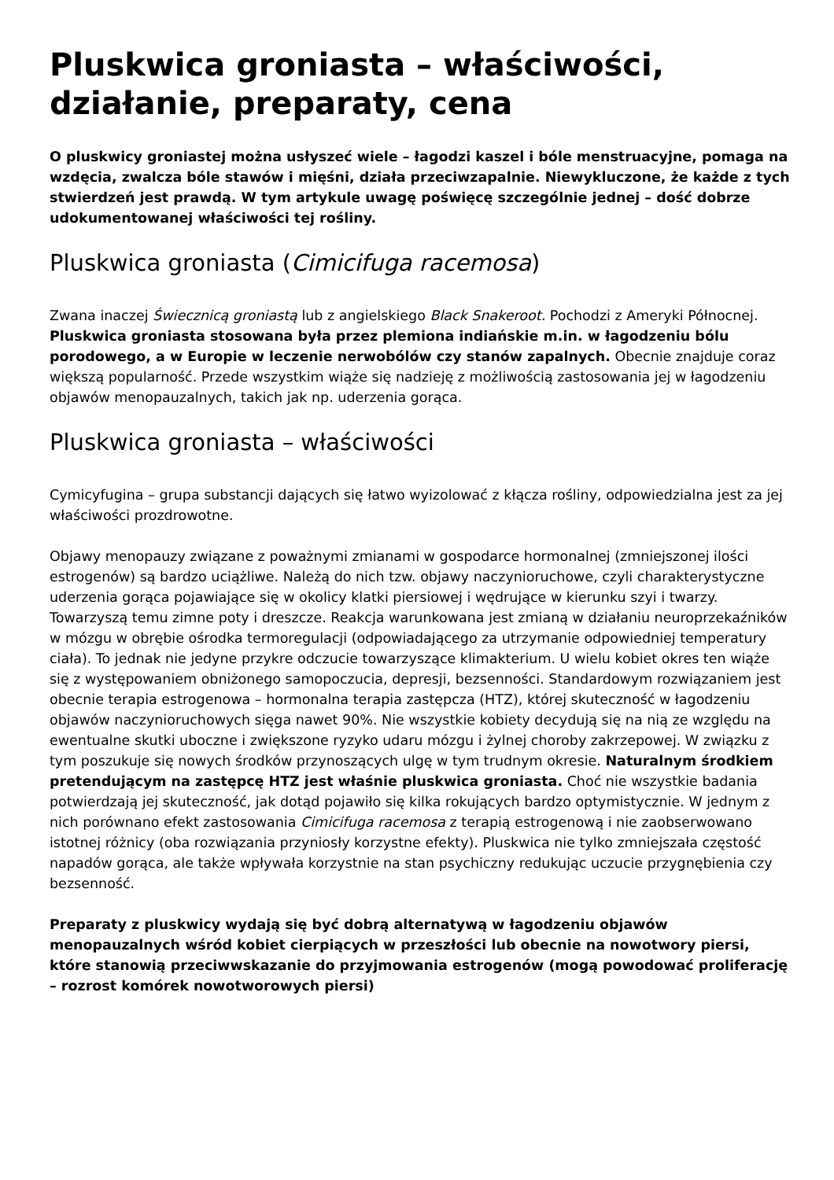Pluskwica groniasta – właściwości, działanie, preparaty, cena
O pluskwicy groniastej można usłyszeć wiele – łagodzi kaszel i bóle menstruacyjne, pomaga na wzdęcia, zwalcza bóle stawów i mięśni, działa przeciwzapalnie. Niewykluczone, że każde z tych stwierdzeń jest prawdą. W tym artykule uwagę poświęcę szczególnie jednej – dość dobrze udokumentowanej właściwości tej rośliny.
Pluskwica groniasta (Cimicifuga racemosa)
Zwana inaczej Świecznicą groniastą lub z angielskiego Black Snakeroot. Pochodzi z Ameryki Północnej. Pluskwica groniasta stosowana była przez plemiona indiańskie m.in. w łagodzeniu bólu porodowego, a w Europie w leczenie nerwobólów czy stanów zapalnych. Obecnie znajduje coraz większą popularność. Przede wszystkim wiąże się nadzieję z możliwością zastosowania jej w łagodzeniu objawów menopauzalnych, takich jak np. uderzenia gorąca.
Pluskwica groniasta – właściwości
Cymicyfugina – grupa substancji dających się łatwo wyizolować z kłącza rośliny, odpowiedzialna jest za jej właściwości prozdrowotne.
Objawy menopauzy związane z poważnymi zmianami w gospodarce hormonalnej (zmniejszonej ilości estrogenów) są bardzo uciążliwe. Należą do nich tzw. objawy naczynioruchowe, czyli charakterystyczne uderzenia gorąca pojawiające się w okolicy klatki piersiowej i wędrujące w kierunku szyi i twarzy. Towarzyszą temu zimne poty i dreszcze. Reakcja warunkowana jest zmianą w działaniu neuroprzekaźników w mózgu w obrębie ośrodka termoregulacji (odpowiadającego za utrzymanie odpowiedniej temperatury ciała). To jednak nie jedyne przykre odczucie towarzyszące klimakterium. U wielu kobiet okres ten wiąże się z występowaniem obniżonego samopoczucia, depresji, bezsenności. Standardowym rozwiązaniem jest obecnie terapia estrogenowa – hormonalna terapia zastępcza (HTZ), której skuteczność w łagodzeniu objawów naczynioruchowych sięga nawet 90%. Nie wszystkie kobiety decydują się na nią ze względu na ewentualne skutki uboczne i zwiększone ryzyko udaru mózgu i żylnej choroby zakrzepowej. W związku z tym poszukuje się nowych środków przynoszących ulgę w tym trudnym okresie. Naturalnym środkiem pretendującym na zastępcę HTZ jest właśnie pluskwica groniasta. Choć nie wszystkie badania potwierdzają jej skuteczność, jak dotąd pojawiło się kilka rokujących bardzo optymistycznie. W jednym z nich porównano efekt zastosowania Cimicifuga racemosa z terapią estrogenową i nie zaobserwowano istotnej różnicy (oba rozwiązania przyniosły korzystne efekty). Pluskwica nie tylko zmniejszała częstość napadów gorąca, ale także wpływała korzystnie na stan psychiczny redukując uczucie przygnębienia czy bezsenność.
Preparaty z pluskwicy wydają się być dobrą alternatywą w łagodzeniu objawów menopauzalnych wśród kobiet cierpiących w przeszłości lub obecnie na nowotwory piersi, które stanowią przeciwwskazanie do przyjmowania estrogenów (mogą powodować proliferację – rozrost komórek nowotworowych piersi)